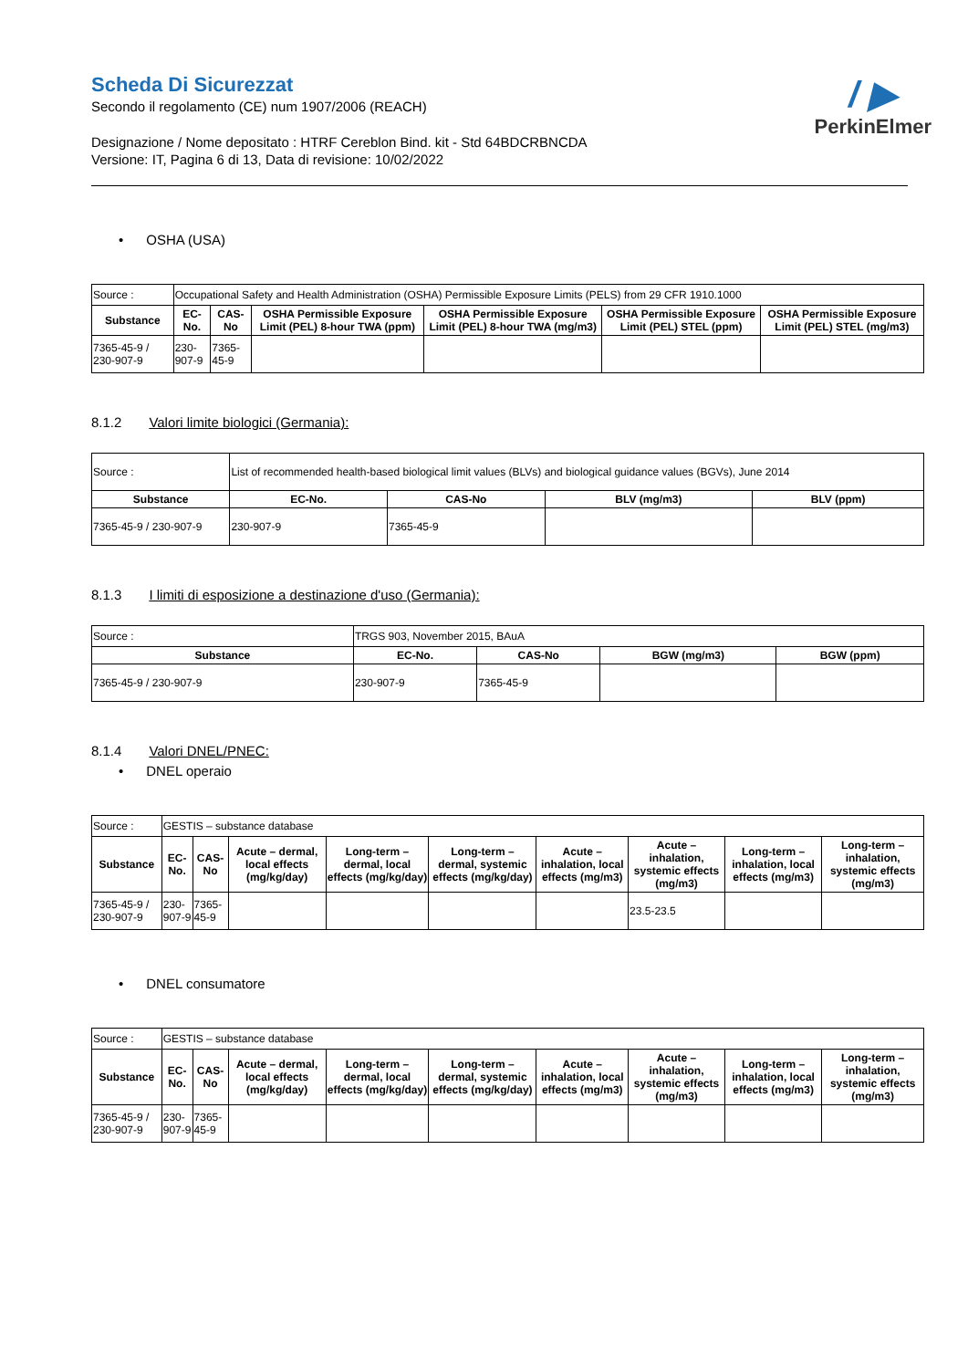/ ▶
PerkinElmer
Scheda Di Sicurezzat
Secondo il regolamento (CE) num 1907/2006 (REACH)
Designazione / Nome depositato : HTRF Cereblon Bind. kit - Std 64BDCRBNCDA
Versione: IT, Pagina 6 di 13, Data di revisione: 10/02/2022
• OSHA (USA)
| Source : | Occupational Safety and Health Administration (OSHA) Permissible Exposure Limits (PELS) from 29 CFR 1910.1000 | | | | | |
| Substance | EC-No. | CAS-No | OSHA Permissible Exposure Limit (PEL) 8-hour TWA (ppm) | OSHA Permissible Exposure Limit (PEL) 8-hour TWA (mg/m3) | OSHA Permissible Exposure Limit (PEL) STEL (ppm) | OSHA Permissible Exposure Limit (PEL) STEL (mg/m3) |
| 7365-45-9 / 230-907-9 | 230-907-9 | 7365-45-9 | | | | |
8.1.2 Valori limite biologici (Germania):
| Source : | List of recommended health-based biological limit values (BLVs) and biological guidance values (BGVs), June 2014 | | | |
| Substance | EC-No. | CAS-No | BLV (mg/m3) | BLV (ppm) |
| 7365-45-9 / 230-907-9 | 230-907-9 | 7365-45-9 | | |
8.1.3 I limiti di esposizione a destinazione d'uso (Germania):
| Source : | TRGS 903, November 2015, BAuA | | | |
| Substance | EC-No. | CAS-No | BGW (mg/m3) | BGW (ppm) |
| 7365-45-9 / 230-907-9 | 230-907-9 | 7365-45-9 | | |
8.1.4 Valori DNEL/PNEC:
• DNEL operaio
| Source : | GESTIS – substance database | | | | | | | | |
| Substance | EC-No. | CAS-No | Acute – dermal, local effects (mg/kg/day) | Long-term – dermal, local effects (mg/kg/day) | Long-term – dermal, systemic effects (mg/kg/day) | Acute – inhalation, local effects (mg/m3) | Acute – inhalation, systemic effects (mg/m3) | Long-term – inhalation, local effects (mg/m3) | Long-term – inhalation, systemic effects (mg/m3) |
| 7365-45-9 / 230-907-9 | 230-907-9 | 7365-45-9 | | | | | 23.5-23.5 | | |
• DNEL consumatore
| Source : | GESTIS – substance database | | | | | | | | |
| Substance | EC-No. | CAS-No | Acute – dermal, local effects (mg/kg/day) | Long-term – dermal, local effects (mg/kg/day) | Long-term – dermal, systemic effects (mg/kg/day) | Acute – inhalation, local effects (mg/m3) | Acute – inhalation, systemic effects (mg/m3) | Long-term – inhalation, local effects (mg/m3) | Long-term – inhalation, systemic effects (mg/m3) |
| 7365-45-9 / 230-907-9 | 230-907-9 | 7365-45-9 | | | | | | | |